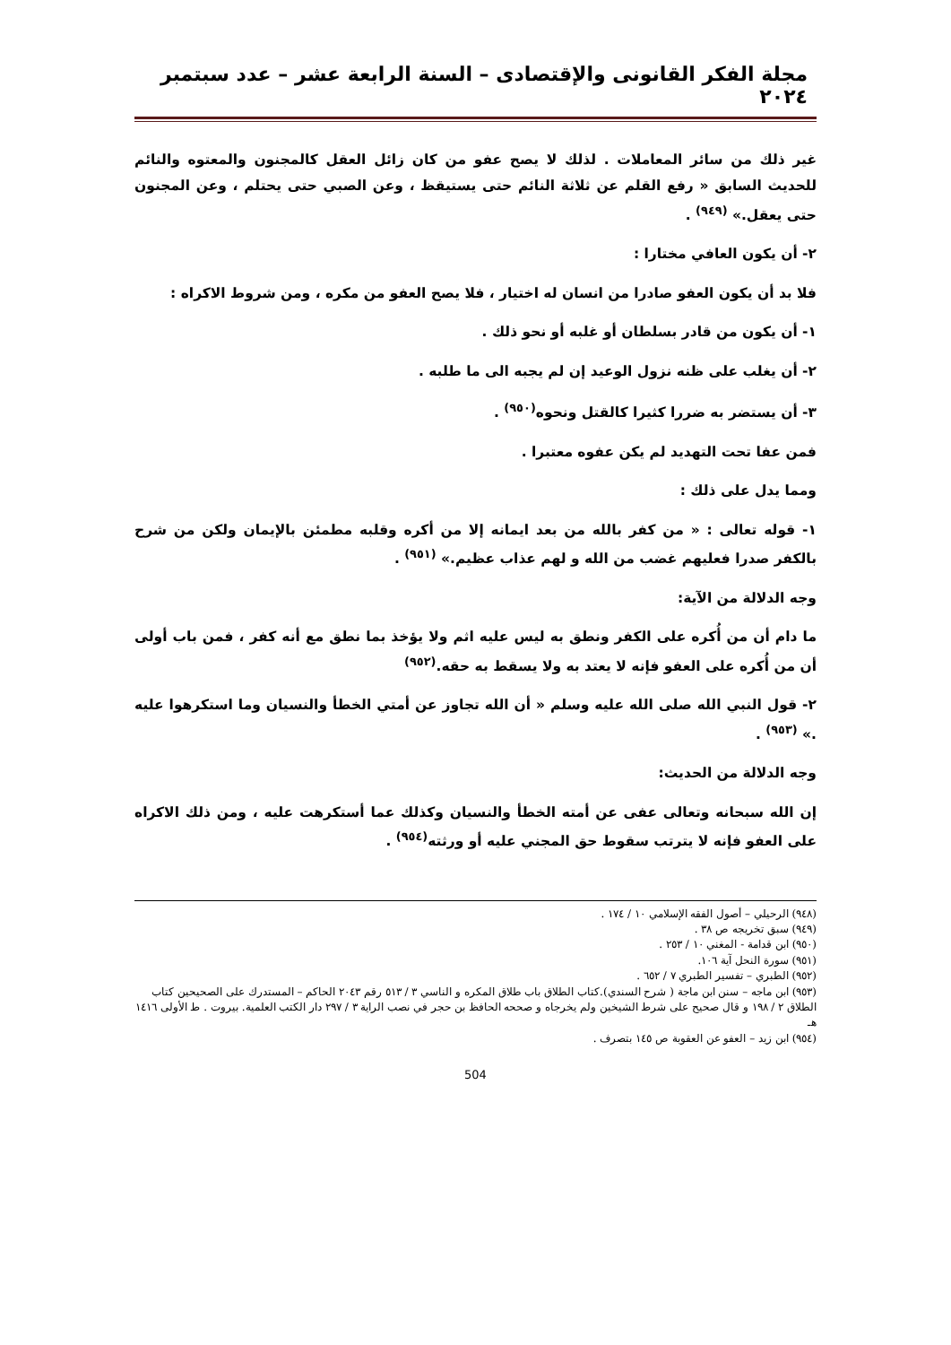مجلة الفكر القانونى والإقتصادى – السنة الرابعة عشر – عدد سبتمبر ٢٠٢٤
غير ذلك من سائر المعاملات . لذلك لا يصح عفو من كان زائل العقل كالمجنون والمعتوه والنائم للحديث السابق « رفع القلم عن ثلاثة النائم حتى يستيقظ ، وعن الصبي حتى يحتلم ، وعن المجنون حتى يعقل.» <sup>(٩٤٩)</sup> .
٢- أن يكون العافي مختارا :
فلا بد أن يكون العفو صادرا من انسان له اختيار ، فلا يصح العفو من مكره ، ومن شروط الاكراه :
١- أن يكون من قادر بسلطان أو غلبه أو نحو ذلك .
٢- أن يغلب على ظنه نزول الوعيد إن لم يجبه الى ما طلبه .
٣- أن يستضر به ضررا كثيرا كالقتل ونحوه<sup>(٩٥٠)</sup> .
فمن عفا تحت التهديد لم يكن عفوه معتبرا .
ومما يدل على ذلك :
١- قوله تعالى : « من كفر بالله من بعد ايمانه إلا من أكره وقلبه مطمئن بالإيمان ولكن من شرح بالكفر صدرا فعليهم غضب من الله و لهم عذاب عظيم.» <sup>(٩٥١)</sup> .
وجه الدلالة من الآية:
ما دام أن من أُكره على الكفر ونطق به ليس عليه اثم ولا يؤخذ بما نطق مع أنه كفر ، فمن باب أولى أن من أُكره على العفو فإنه لا يعتد به ولا يسقط به حقه.<sup>(٩٥٢)</sup>
٢- قول النبي الله صلى الله عليه وسلم « أن الله تجاوز عن أمتي الخطأ والنسيان وما استكرهوا عليه .» <sup>(٩٥٣)</sup> .
وجه الدلالة من الحديث:
إن الله سبحانه وتعالى عفى عن أمته الخطأ والنسيان وكذلك عما أستكرهت عليه ، ومن ذلك الاكراه على العفو فإنه لا يترتب سقوط حق المجني عليه أو ورثته<sup>(٩٥٤)</sup> .
(٩٤٨) الرحيلي – أصول الفقه الإسلامي ١٠ / ١٧٤ .
(٩٤٩) سبق تخريجه ص ٣٨ .
(٩٥٠) ابن قدامة - المغني ١٠ / ٢٥٣ .
(٩٥١) سورة النحل آية ١٠٦.
(٩٥٢) الطبري – تفسير الطبري ٧ / ٦٥٢ .
(٩٥٣) ابن ماجه – سنن ابن ماجة ( شرح السندي).كتاب الطلاق باب طلاق المكره و الناسي ٣ / ٥١٣ رقم ٢٠٤٣ الحاكم – المستدرك على الصحيحين كتاب الطلاق ٢ / ١٩٨ و قال صحيح على شرط الشيخين ولم يخرجاه و صححه الحافظ بن حجر في نصب الراية ٣ / ٢٩٧ دار الكتب العلمية. بيروت . ط الأولى ١٤١٦ هـ
(٩٥٤) ابن زيد – العفو عن العقوبة ص ١٤٥ بتصرف .
504